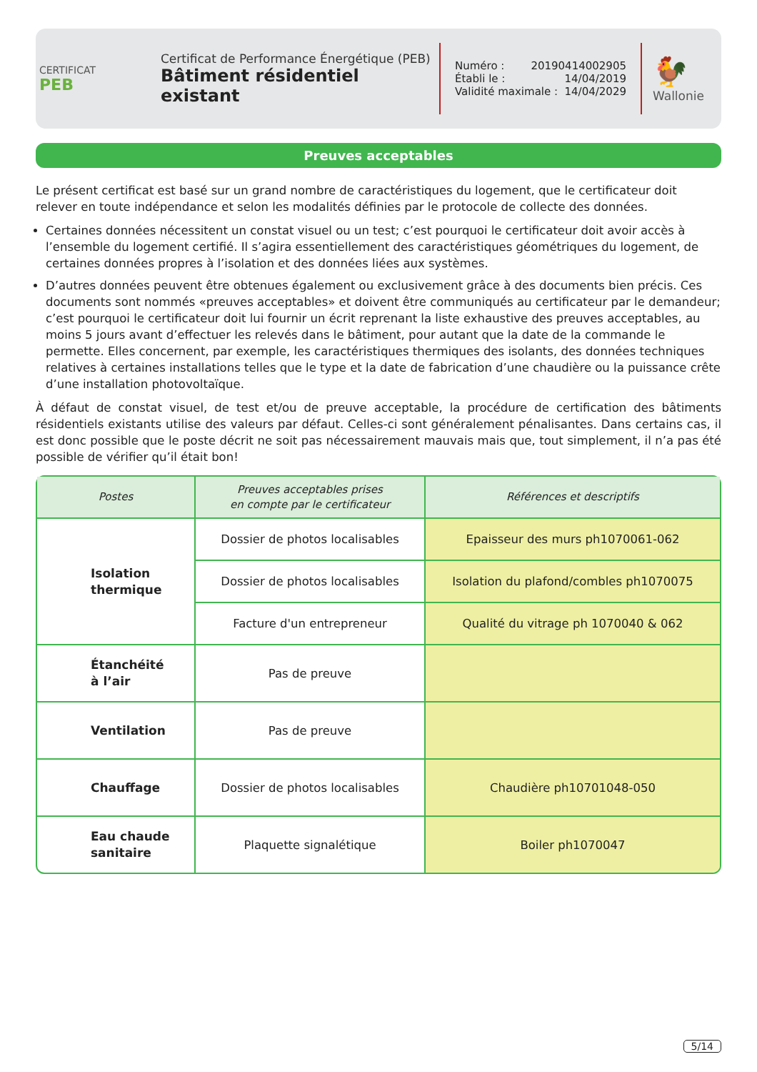CERTIFICAT
PEB
Certificat de Performance Énergétique (PEB)
Bâtiment résidentiel existant
Numéro : 20190414002905
Établi le : 14/04/2019
Validité maximale : 14/04/2029
🐓
Wallonie
Preuves acceptables
Le présent certificat est basé sur un grand nombre de caractéristiques du logement, que le certificateur doit relever en toute indépendance et selon les modalités définies par le protocole de collecte des données.
Certaines données nécessitent un constat visuel ou un test; c’est pourquoi le certificateur doit avoir accès à l’ensemble du logement certifié. Il s’agira essentiellement des caractéristiques géométriques du logement, de certaines données propres à l’isolation et des données liées aux systèmes.
D’autres données peuvent être obtenues également ou exclusivement grâce à des documents bien précis. Ces documents sont nommés «preuves acceptables» et doivent être communiqués au certificateur par le demandeur; c’est pourquoi le certificateur doit lui fournir un écrit reprenant la liste exhaustive des preuves acceptables, au moins 5 jours avant d’effectuer les relevés dans le bâtiment, pour autant que la date de la commande le permette. Elles concernent, par exemple, les caractéristiques thermiques des isolants, des données techniques relatives à certaines installations telles que le type et la date de fabrication d’une chaudière ou la puissance crête d’une installation photovoltaïque.
À défaut de constat visuel, de test et/ou de preuve acceptable, la procédure de certification des bâtiments résidentiels existants utilise des valeurs par défaut. Celles-ci sont généralement pénalisantes. Dans certains cas, il est donc possible que le poste décrit ne soit pas nécessairement mauvais mais que, tout simplement, il n’a pas été possible de vérifier qu’il était bon!
| Postes | Preuves acceptables prises en compte par le certificateur | Références et descriptifs |
| --- | --- | --- |
| Isolation thermique | Dossier de photos localisables | Epaisseur des murs ph1070061-062 |
| | Dossier de photos localisables | Isolation du plafond/combles ph1070075 |
| | Facture d'un entrepreneur | Qualité du vitrage ph 1070040 & 062 |
| Étanchéité à l’air | Pas de preuve | |
| Ventilation | Pas de preuve | |
| Chauffage | Dossier de photos localisables | Chaudière ph10701048-050 |
| Eau chaude sanitaire | Plaquette signalétique | Boiler ph1070047 |
5/14